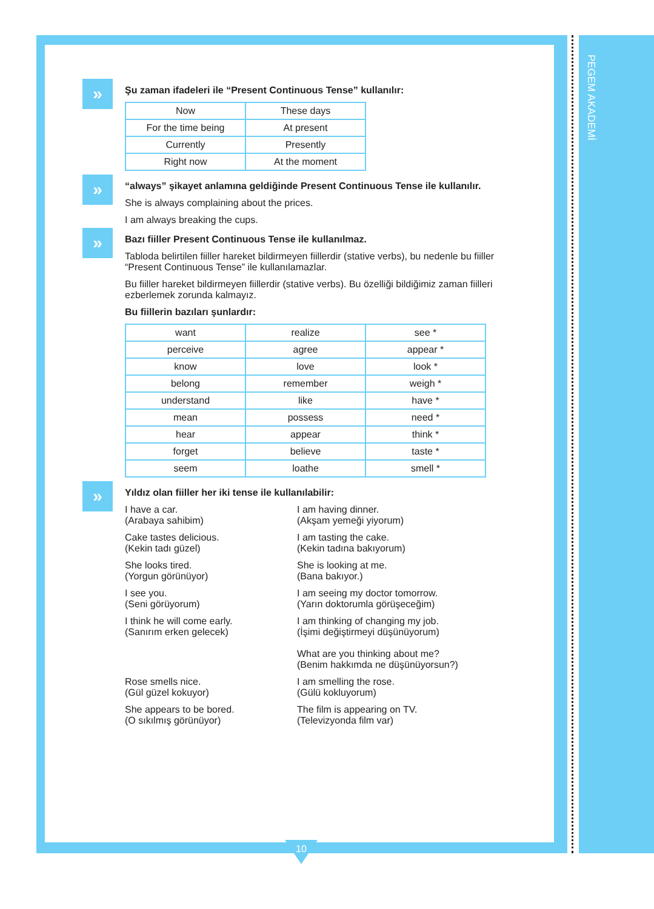PEGEM AKADEMİ
»
Şu zaman ifadeleri ile “Present Continuous Tense” kullanılır:
| Now | These days |
| For the time being | At present |
| Currently | Presently |
| Right now | At the moment |
»
“always” şikayet anlamına geldiğinde Present Continuous Tense ile kullanılır.
She is always complaining about the prices.
I am always breaking the cups.
»
Bazı fiiller Present Continuous Tense ile kullanılmaz.
Tabloda belirtilen fiiller hareket bildirmeyen fiillerdir (stative verbs), bu nedenle bu fiiller “Present Continuous Tense” ile kullanılamazlar.
Bu fiiller hareket bildirmeyen fiillerdir (stative verbs). Bu özelliği bildiğimiz zaman fiilleri ezberlemek zorunda kalmayız.
Bu fiillerin bazıları şunlardır:
| want | realize | see * |
| perceive | agree | appear * |
| know | love | look * |
| belong | remember | weigh * |
| understand | like | have * |
| mean | possess | need * |
| hear | appear | think * |
| forget | believe | taste * |
| seem | loathe | smell * |
»
Yıldız olan fiiller her iki tense ile kullanılabilir:
I have a car.
(Arabaya sahibim)
I am having dinner.
(Akşam yemeği yiyorum)
Cake tastes delicious.
(Kekin tadı güzel)
I am tasting the cake.
(Kekin tadına bakıyorum)
She looks tired.
(Yorgun görünüyor)
She is looking at me.
(Bana bakıyor.)
I see you.
(Seni görüyorum)
I am seeing my doctor tomorrow.
(Yarın doktorumla görüşeceğim)
I think he will come early.
(Sanırım erken gelecek)
I am thinking of changing my job.
(İşimi değiştirmeyi düşünüyorum)
What are you thinking about me?
(Benim hakkımda ne düşünüyorsun?)
Rose smells nice.
(Gül güzel kokuyor)
I am smelling the rose.
(Gülü kokluyorum)
She appears to be bored.
(O sıkılmış görünüyor)
The film is appearing on TV.
(Televizyonda film var)
10